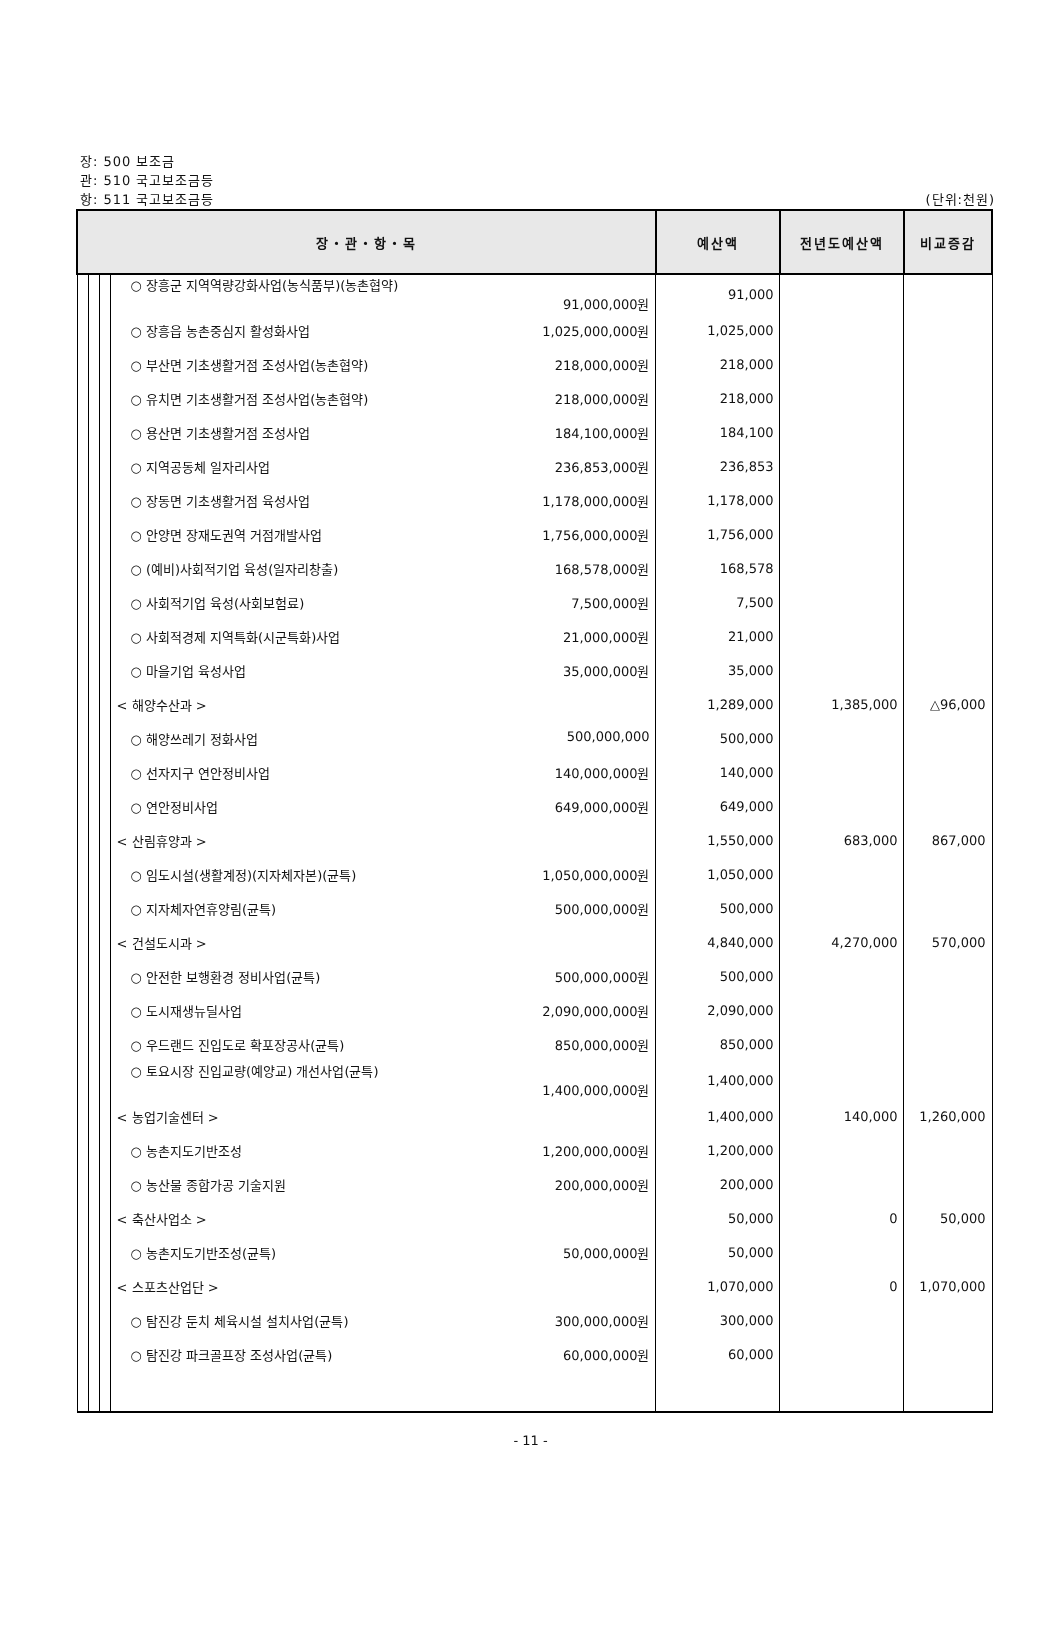장: 500 보조금
관: 510 국고보조금등
항: 511 국고보조금등 (단위:천원)
| 장・관・항・목 | | | | 예산액 | 전년도예산액 | 비교증감 |
| --- | --- | --- | --- | --- | --- | --- |
| | | | ○ 장흥군 지역역량강화사업(농식품부)(농촌협약) 91,000,000원 | 91,000 | | |
| | | | ○ 장흥읍 농촌중심지 활성화사업 1,025,000,000원 | 1,025,000 | | |
| | | | ○ 부산면 기초생활거점 조성사업(농촌협약) 218,000,000원 | 218,000 | | |
| | | | ○ 유치면 기초생활거점 조성사업(농촌협약) 218,000,000원 | 218,000 | | |
| | | | ○ 용산면 기초생활거점 조성사업 184,100,000원 | 184,100 | | |
| | | | ○ 지역공동체 일자리사업 236,853,000원 | 236,853 | | |
| | | | ○ 장동면 기초생활거점 육성사업 1,178,000,000원 | 1,178,000 | | |
| | | | ○ 안양면 장재도권역 거점개발사업 1,756,000,000원 | 1,756,000 | | |
| | | | ○ (예비)사회적기업 육성(일자리창출) 168,578,000원 | 168,578 | | |
| | | | ○ 사회적기업 육성(사회보험료) 7,500,000원 | 7,500 | | |
| | | | ○ 사회적경제 지역특화(시군특화)사업 21,000,000원 | 21,000 | | |
| | | | ○ 마을기업 육성사업 35,000,000원 | 35,000 | | |
| | | | < 해양수산과 > | 1,289,000 | 1,385,000 | △96,000 |
| | | | ○ 해양쓰레기 정화사업 500,000,000 | 500,000 | | |
| | | | ○ 선자지구 연안정비사업 140,000,000원 | 140,000 | | |
| | | | ○ 연안정비사업 649,000,000원 | 649,000 | | |
| | | | < 산림휴양과 > | 1,550,000 | 683,000 | 867,000 |
| | | | ○ 임도시설(생활계정)(지자체자본)(균특) 1,050,000,000원 | 1,050,000 | | |
| | | | ○ 지자체자연휴양림(균특) 500,000,000원 | 500,000 | | |
| | | | < 건설도시과 > | 4,840,000 | 4,270,000 | 570,000 |
| | | | ○ 안전한 보행환경 정비사업(균특) 500,000,000원 | 500,000 | | |
| | | | ○ 도시재생뉴딜사업 2,090,000,000원 | 2,090,000 | | |
| | | | ○ 우드랜드 진입도로 확포장공사(균특) 850,000,000원 | 850,000 | | |
| | | | ○ 토요시장 진입교량(예양교) 개선사업(균특) 1,400,000,000원 | 1,400,000 | | |
| | | | < 농업기술센터 > | 1,400,000 | 140,000 | 1,260,000 |
| | | | ○ 농촌지도기반조성 1,200,000,000원 | 1,200,000 | | |
| | | | ○ 농산물 종합가공 기술지원 200,000,000원 | 200,000 | | |
| | | | < 축산사업소 > | 50,000 | 0 | 50,000 |
| | | | ○ 농촌지도기반조성(균특) 50,000,000원 | 50,000 | | |
| | | | < 스포츠산업단 > | 1,070,000 | 0 | 1,070,000 |
| | | | ○ 탐진강 둔치 체육시설 설치사업(균특) 300,000,000원 | 300,000 | | |
| | | | ○ 탐진강 파크골프장 조성사업(균특) 60,000,000원 | 60,000 | | |
- 11 -